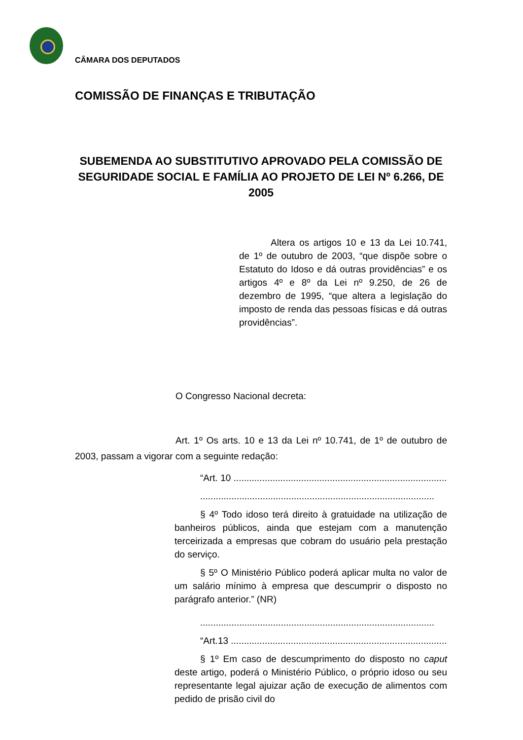CÂMARA DOS DEPUTADOS
COMISSÃO DE FINANÇAS E TRIBUTAÇÃO
SUBEMENDA AO SUBSTITUTIVO APROVADO PELA COMISSÃO DE SEGURIDADE SOCIAL E FAMÍLIA AO PROJETO DE LEI Nº 6.266, DE 2005
Altera os artigos 10 e 13 da Lei 10.741, de 1º de outubro de 2003, “que dispõe sobre o Estatuto do Idoso e dá outras providências” e os artigos 4º e 8º da Lei nº 9.250, de 26 de dezembro de 1995, “que altera a legislação do imposto de renda das pessoas físicas e dá outras providências”.
O Congresso Nacional decreta:
Art. 1º Os arts. 10 e 13 da Lei nº 10.741, de 1º de outubro de 2003, passam a vigorar com a seguinte redação:
“Art. 10 ..........................................................................................
..........................................................................................
§ 4º Todo idoso terá direito à gratuidade na utilização de banheiros públicos, ainda que estejam com a manutenção terceirizada a empresas que cobram do usuário pela prestação do serviço.
§ 5º O Ministério Público poderá aplicar multa no valor de um salário mínimo à empresa que descumprir o disposto no parágrafo anterior.” (NR)
..........................................................................................
“Art.13 ..........................................................................................
§ 1º Em caso de descumprimento do disposto no caput deste artigo, poderá o Ministério Público, o próprio idoso ou seu representante legal ajuizar ação de execução de alimentos com pedido de prisão civil do